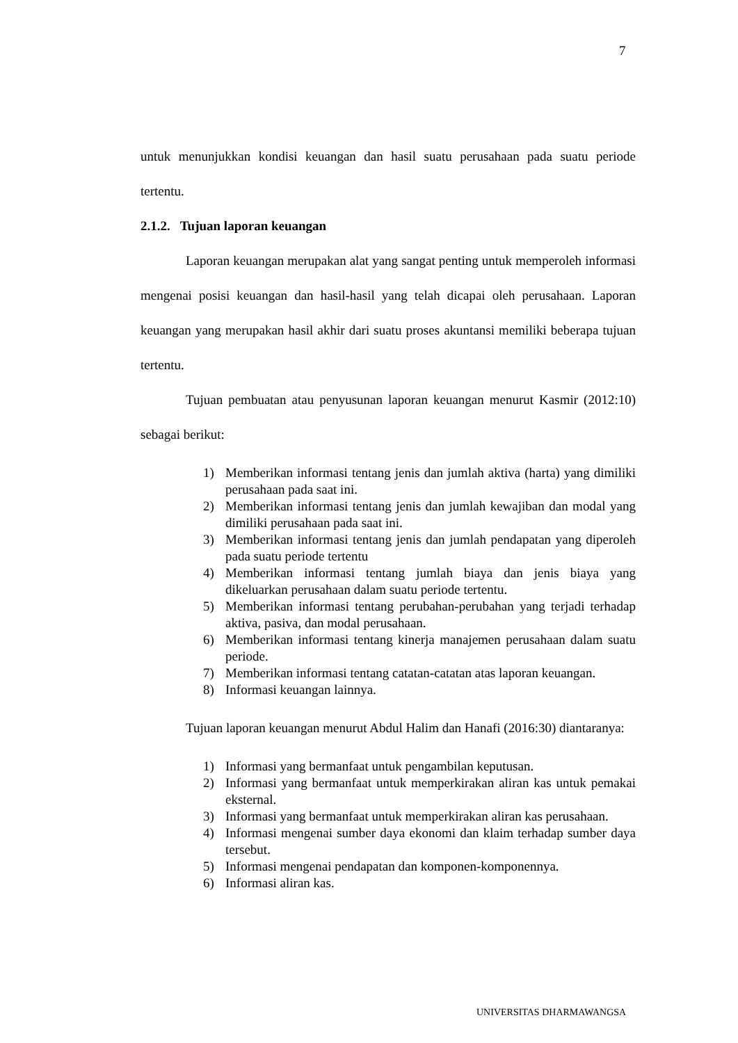7
untuk menunjukkan kondisi keuangan dan hasil suatu perusahaan pada suatu periode tertentu.
2.1.2. Tujuan laporan keuangan
Laporan keuangan merupakan alat yang sangat penting untuk memperoleh informasi mengenai posisi keuangan dan hasil-hasil yang telah dicapai oleh perusahaan. Laporan keuangan yang merupakan hasil akhir dari suatu proses akuntansi memiliki beberapa tujuan tertentu.
Tujuan pembuatan atau penyusunan laporan keuangan menurut Kasmir (2012:10) sebagai berikut:
1) Memberikan informasi tentang jenis dan jumlah aktiva (harta) yang dimiliki perusahaan pada saat ini.
2) Memberikan informasi tentang jenis dan jumlah kewajiban dan modal yang dimiliki perusahaan pada saat ini.
3) Memberikan informasi tentang jenis dan jumlah pendapatan yang diperoleh pada suatu periode tertentu
4) Memberikan informasi tentang jumlah biaya dan jenis biaya yang dikeluarkan perusahaan dalam suatu periode tertentu.
5) Memberikan informasi tentang perubahan-perubahan yang terjadi terhadap aktiva, pasiva, dan modal perusahaan.
6) Memberikan informasi tentang kinerja manajemen perusahaan dalam suatu periode.
7) Memberikan informasi tentang catatan-catatan atas laporan keuangan.
8) Informasi keuangan lainnya.
Tujuan laporan keuangan menurut Abdul Halim dan Hanafi (2016:30) diantaranya:
1) Informasi yang bermanfaat untuk pengambilan keputusan.
2) Informasi yang bermanfaat untuk memperkirakan aliran kas untuk pemakai eksternal.
3) Informasi yang bermanfaat untuk memperkirakan aliran kas perusahaan.
4) Informasi mengenai sumber daya ekonomi dan klaim terhadap sumber daya tersebut.
5) Informasi mengenai pendapatan dan komponen-komponennya.
6) Informasi aliran kas.
UNIVERSITAS DHARMAWANGSA